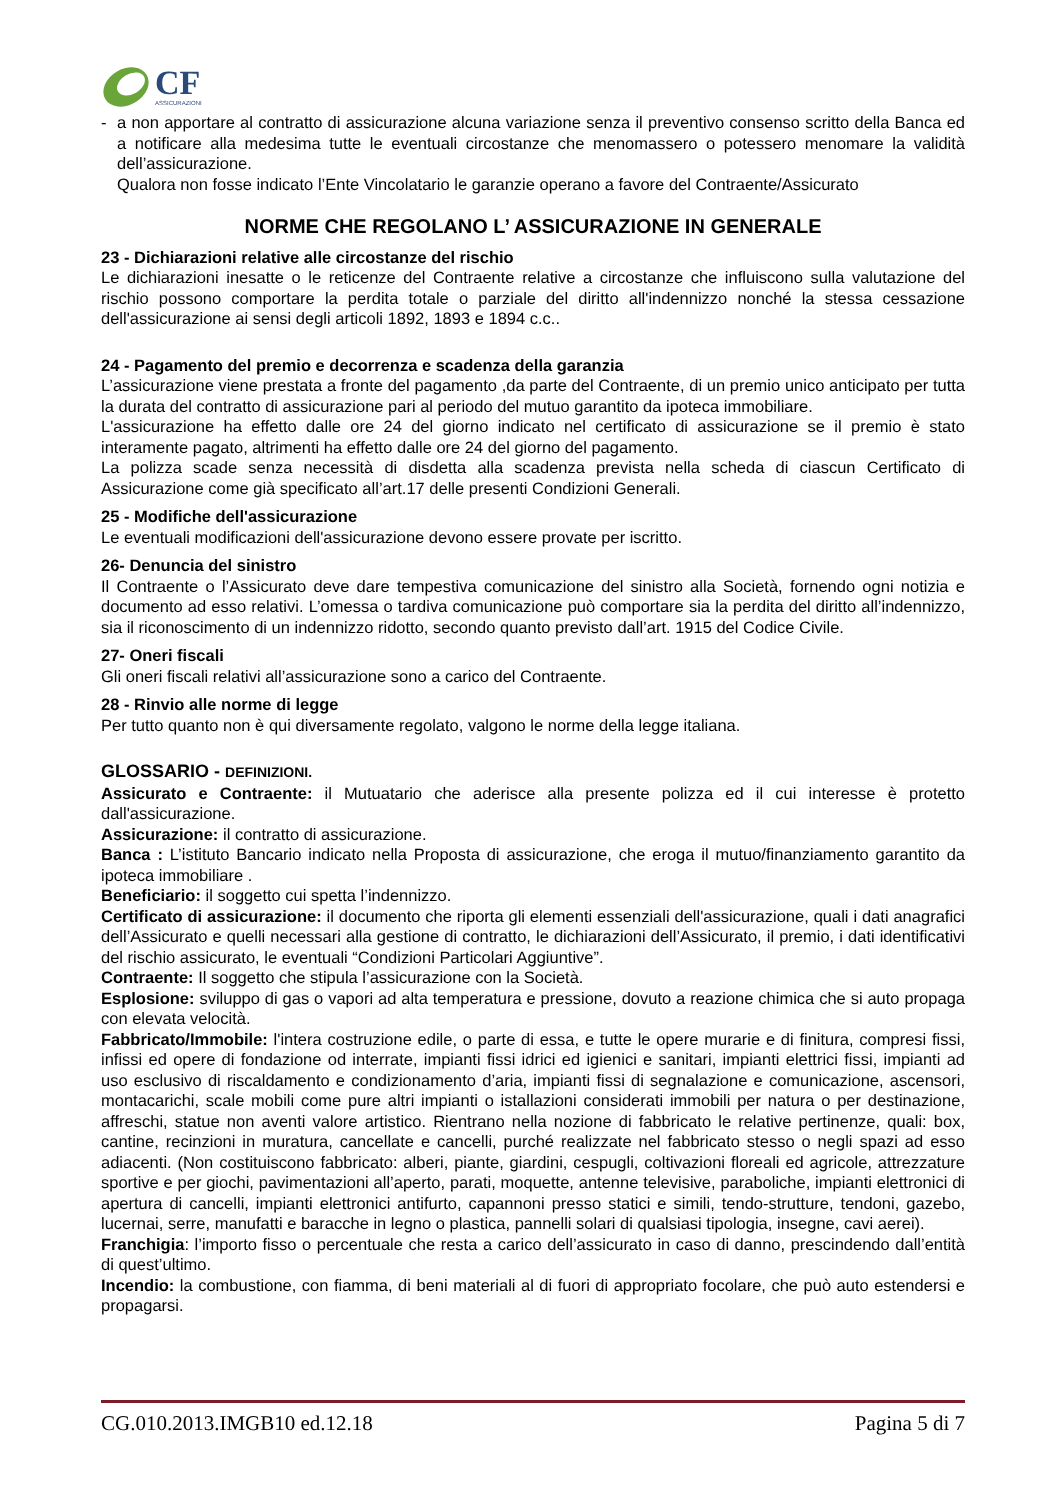CF
ASSICURAZIONI
- a non apportare al contratto di assicurazione alcuna variazione senza il preventivo consenso scritto della Banca ed a notificare alla medesima tutte le eventuali circostanze che menomassero o potessero menomare la validità dell’assicurazione.
Qualora non fosse indicato l’Ente Vincolatario le garanzie operano a favore del Contraente/Assicurato
NORME CHE REGOLANO L’ ASSICURAZIONE IN GENERALE
23 - Dichiarazioni relative alle circostanze del rischio
Le dichiarazioni inesatte o le reticenze del Contraente relative a circostanze che influiscono sulla valutazione del rischio possono comportare la perdita totale o parziale del diritto all'indennizzo nonché la stessa cessazione dell'assicurazione ai sensi degli articoli 1892, 1893 e 1894 c.c..
24 - Pagamento del premio e decorrenza e scadenza della garanzia
L’assicurazione viene prestata a fronte del pagamento ,da parte del Contraente, di un premio unico anticipato per tutta la durata del contratto di assicurazione pari al periodo del mutuo garantito da ipoteca immobiliare.
L'assicurazione ha effetto dalle ore 24 del giorno indicato nel certificato di assicurazione se il premio è stato interamente pagato, altrimenti ha effetto dalle ore 24 del giorno del pagamento.
La polizza scade senza necessità di disdetta alla scadenza prevista nella scheda di ciascun Certificato di Assicurazione come già specificato all’art.17 delle presenti Condizioni Generali.
25 - Modifiche dell'assicurazione
Le eventuali modificazioni dell'assicurazione devono essere provate per iscritto.
26- Denuncia del sinistro
Il Contraente o l’Assicurato deve dare tempestiva comunicazione del sinistro alla Società, fornendo ogni notizia e documento ad esso relativi. L’omessa o tardiva comunicazione può comportare sia la perdita del diritto all’indennizzo, sia il riconoscimento di un indennizzo ridotto, secondo quanto previsto dall’art. 1915 del Codice Civile.
27- Oneri fiscali
Gli oneri fiscali relativi all’assicurazione sono a carico del Contraente.
28 - Rinvio alle norme di legge
Per tutto quanto non è qui diversamente regolato, valgono le norme della legge italiana.
GLOSSARIO - DEFINIZIONI.
Assicurato e Contraente: il Mutuatario che aderisce alla presente polizza ed il cui interesse è protetto dall'assicurazione.
Assicurazione: il contratto di assicurazione.
Banca : L’istituto Bancario indicato nella Proposta di assicurazione, che eroga il mutuo/finanziamento garantito da ipoteca immobiliare .
Beneficiario: il soggetto cui spetta l’indennizzo.
Certificato di assicurazione: il documento che riporta gli elementi essenziali dell'assicurazione, quali i dati anagrafici dell’Assicurato e quelli necessari alla gestione di contratto, le dichiarazioni dell’Assicurato, il premio, i dati identificativi del rischio assicurato, le eventuali “Condizioni Particolari Aggiuntive”.
Contraente: Il soggetto che stipula l’assicurazione con la Società.
Esplosione: sviluppo di gas o vapori ad alta temperatura e pressione, dovuto a reazione chimica che si auto propaga con elevata velocità.
Fabbricato/Immobile: l'intera costruzione edile, o parte di essa, e tutte le opere murarie e di finitura, compresi fissi, infissi ed opere di fondazione od interrate, impianti fissi idrici ed igienici e sanitari, impianti elettrici fissi, impianti ad uso esclusivo di riscaldamento e condizionamento d’aria, impianti fissi di segnalazione e comunicazione, ascensori, montacarichi, scale mobili come pure altri impianti o istallazioni considerati immobili per natura o per destinazione, affreschi, statue non aventi valore artistico. Rientrano nella nozione di fabbricato le relative pertinenze, quali: box, cantine, recinzioni in muratura, cancellate e cancelli, purché realizzate nel fabbricato stesso o negli spazi ad esso adiacenti. (Non costituiscono fabbricato: alberi, piante, giardini, cespugli, coltivazioni floreali ed agricole, attrezzature sportive e per giochi, pavimentazioni all’aperto, parati, moquette, antenne televisive, paraboliche, impianti elettronici di apertura di cancelli, impianti elettronici antifurto, capannoni presso statici e simili, tendo-strutture, tendoni, gazebo, lucernai, serre, manufatti e baracche in legno o plastica, pannelli solari di qualsiasi tipologia, insegne, cavi aerei).
Franchigia: l’importo fisso o percentuale che resta a carico dell’assicurato in caso di danno, prescindendo dall’entità di quest’ultimo.
Incendio: la combustione, con fiamma, di beni materiali al di fuori di appropriato focolare, che può auto estendersi e propagarsi.
CG.010.2013.IMGB10 ed.12.18 Pagina 5 di 7